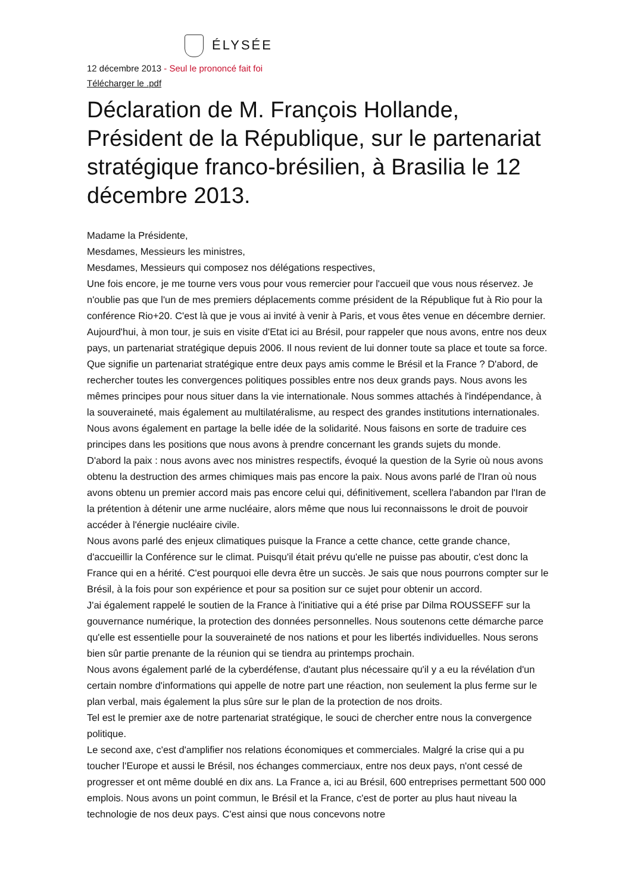ÉLYSÉE
12 décembre 2013 - Seul le prononcé fait foi
Télécharger le .pdf
Déclaration de M. François Hollande, Président de la République, sur le partenariat stratégique franco-brésilien, à Brasilia le 12 décembre 2013.
Madame la Présidente,
Mesdames, Messieurs les ministres,
Mesdames, Messieurs qui composez nos délégations respectives,
Une fois encore, je me tourne vers vous pour vous remercier pour l'accueil que vous nous réservez. Je n'oublie pas que l'un de mes premiers déplacements comme président de la République fut à Rio pour la conférence Rio+20. C'est là que je vous ai invité à venir à Paris, et vous êtes venue en décembre dernier. Aujourd'hui, à mon tour, je suis en visite d'Etat ici au Brésil, pour rappeler que nous avons, entre nos deux pays, un partenariat stratégique depuis 2006. Il nous revient de lui donner toute sa place et toute sa force.
Que signifie un partenariat stratégique entre deux pays amis comme le Brésil et la France ? D'abord, de rechercher toutes les convergences politiques possibles entre nos deux grands pays. Nous avons les mêmes principes pour nous situer dans la vie internationale. Nous sommes attachés à l'indépendance, à la souveraineté, mais également au multilatéralisme, au respect des grandes institutions internationales. Nous avons également en partage la belle idée de la solidarité. Nous faisons en sorte de traduire ces principes dans les positions que nous avons à prendre concernant les grands sujets du monde.
D'abord la paix : nous avons avec nos ministres respectifs, évoqué la question de la Syrie où nous avons obtenu la destruction des armes chimiques mais pas encore la paix. Nous avons parlé de l'Iran où nous avons obtenu un premier accord mais pas encore celui qui, définitivement, scellera l'abandon par l'Iran de la prétention à détenir une arme nucléaire, alors même que nous lui reconnaissons le droit de pouvoir accéder à l'énergie nucléaire civile.
Nous avons parlé des enjeux climatiques puisque la France a cette chance, cette grande chance, d'accueillir la Conférence sur le climat. Puisqu'il était prévu qu'elle ne puisse pas aboutir, c'est donc la France qui en a hérité. C'est pourquoi elle devra être un succès. Je sais que nous pourrons compter sur le Brésil, à la fois pour son expérience et pour sa position sur ce sujet pour obtenir un accord.
J'ai également rappelé le soutien de la France à l'initiative qui a été prise par Dilma ROUSSEFF sur la gouvernance numérique, la protection des données personnelles. Nous soutenons cette démarche parce qu'elle est essentielle pour la souveraineté de nos nations et pour les libertés individuelles. Nous serons bien sûr partie prenante de la réunion qui se tiendra au printemps prochain.
Nous avons également parlé de la cyberdéfense, d'autant plus nécessaire qu'il y a eu la révélation d'un certain nombre d'informations qui appelle de notre part une réaction, non seulement la plus ferme sur le plan verbal, mais également la plus sûre sur le plan de la protection de nos droits.
Tel est le premier axe de notre partenariat stratégique, le souci de chercher entre nous la convergence politique.
Le second axe, c'est d'amplifier nos relations économiques et commerciales. Malgré la crise qui a pu toucher l'Europe et aussi le Brésil, nos échanges commerciaux, entre nos deux pays, n'ont cessé de progresser et ont même doublé en dix ans. La France a, ici au Brésil, 600 entreprises permettant 500 000 emplois. Nous avons un point commun, le Brésil et la France, c'est de porter au plus haut niveau la technologie de nos deux pays. C'est ainsi que nous concevons notre